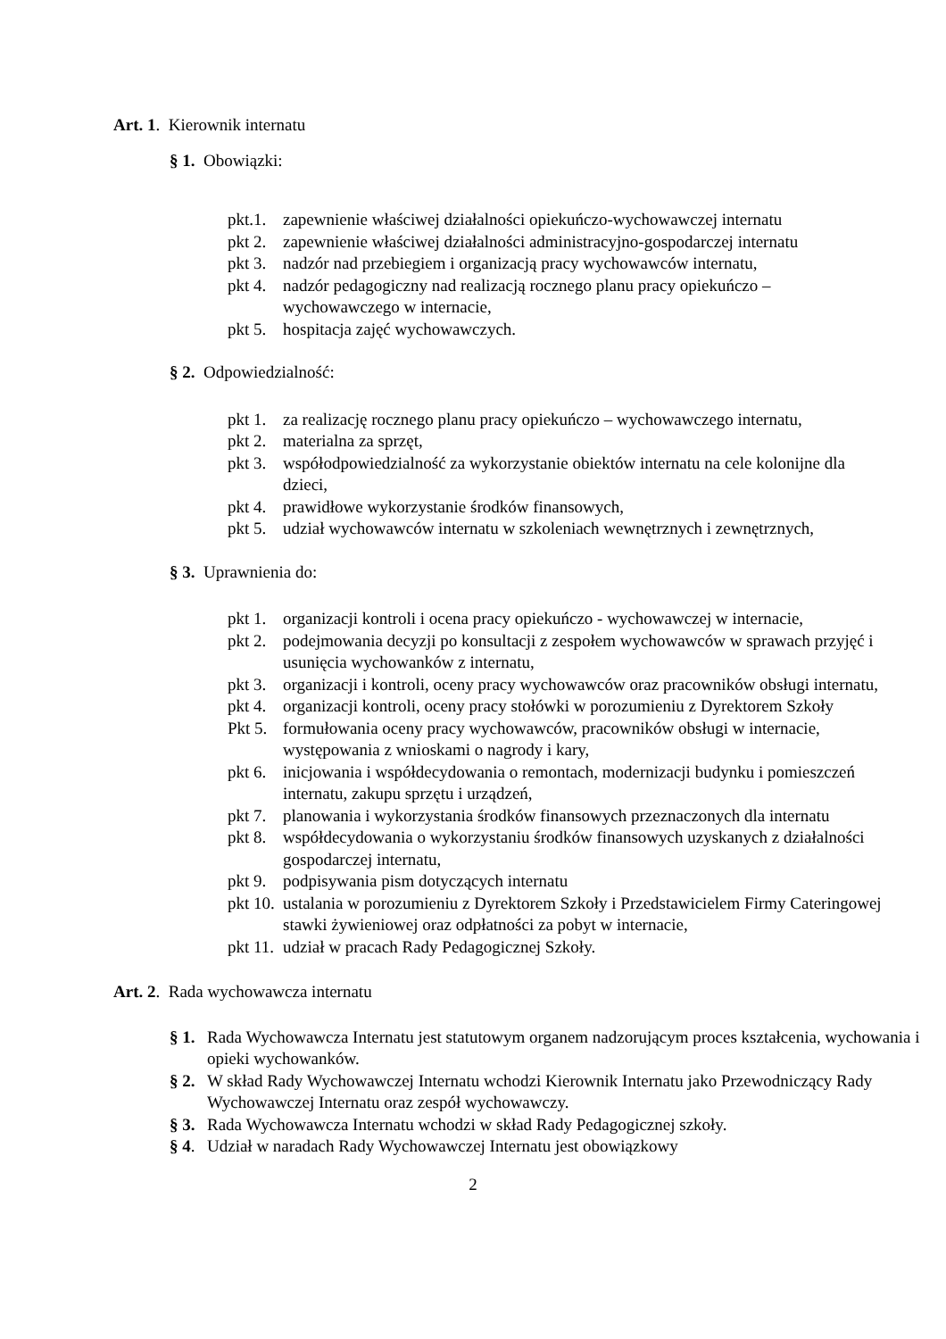Art. 1. Kierownik internatu
§ 1. Obowiązki:
pkt.1. zapewnienie właściwej działalności opiekuńczo-wychowawczej internatu
pkt 2. zapewnienie właściwej działalności administracyjno-gospodarczej internatu
pkt 3. nadzór nad przebiegiem i organizacją pracy wychowawców internatu,
pkt 4. nadzór pedagogiczny nad realizacją rocznego planu pracy opiekuńczo – wychowawczego w internacie,
pkt 5. hospitacja zajęć wychowawczych.
§ 2. Odpowiedzialność:
pkt 1. za realizację rocznego planu pracy opiekuńczo – wychowawczego internatu,
pkt 2. materialna za sprzęt,
pkt 3. współodpowiedzialność za wykorzystanie obiektów internatu na cele kolonijne dla dzieci,
pkt 4. prawidłowe wykorzystanie środków finansowych,
pkt 5. udział wychowawców internatu w szkoleniach wewnętrznych i zewnętrznych,
§ 3. Uprawnienia do:
pkt 1. organizacji kontroli i ocena pracy opiekuńczo - wychowawczej w internacie,
pkt 2. podejmowania decyzji po konsultacji z zespołem wychowawców w sprawach przyjęć i usunięcia wychowanków z internatu,
pkt 3. organizacji i kontroli, oceny pracy wychowawców oraz pracowników obsługi internatu,
pkt 4. organizacji kontroli, oceny pracy stołówki w porozumieniu z Dyrektorem Szkoły
Pkt 5. formułowania oceny pracy wychowawców, pracowników obsługi w internacie, występowania z wnioskami o nagrody i kary,
pkt 6. inicjowania i współdecydowania o remontach, modernizacji budynku i pomieszczeń internatu, zakupu sprzętu i urządzeń,
pkt 7. planowania i wykorzystania środków finansowych przeznaczonych dla internatu
pkt 8. współdecydowania o wykorzystaniu środków finansowych uzyskanych z działalności gospodarczej internatu,
pkt 9. podpisywania pism dotyczących internatu
pkt 10. ustalania w porozumieniu z Dyrektorem Szkoły i Przedstawicielem Firmy Cateringowej stawki żywieniowej oraz odpłatności za pobyt w internacie,
pkt 11. udział w pracach Rady Pedagogicznej Szkoły.
Art. 2. Rada wychowawcza internatu
§ 1. Rada Wychowawcza Internatu jest statutowym organem nadzorującym proces kształcenia, wychowania i opieki wychowanków.
§ 2. W skład Rady Wychowawczej Internatu wchodzi Kierownik Internatu jako Przewodniczący Rady Wychowawczej Internatu oraz zespół wychowawczy.
§ 3. Rada Wychowawcza Internatu wchodzi w skład Rady Pedagogicznej szkoły.
§ 4. Udział w naradach Rady Wychowawczej Internatu jest obowiązkowy
2